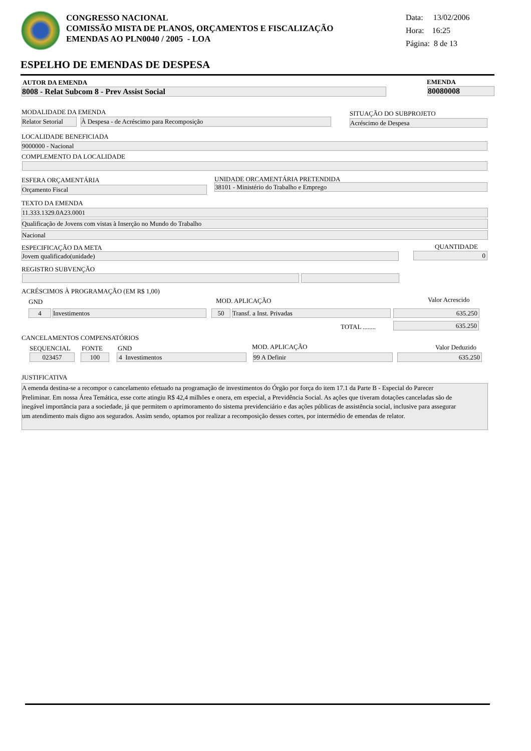CONGRESSO NACIONAL
COMISSÃO MISTA DE PLANOS, ORÇAMENTOS E FISCALIZAÇÃO
EMENDAS AO PLN0040 / 2005 - LOA
Data: 13/02/2006
Hora: 16:25
Página: 8 de 13
ESPELHO DE EMENDAS DE DESPESA
AUTOR DA EMENDA
8008 - Relat Subcom 8 - Prev Assist Social
EMENDA
80080008
MODALIDADE DA EMENDA
Relator Setorial À Despesa - de Acréscimo para Recomposição
SITUAÇÃO DO SUBPROJETO
Acréscimo de Despesa
LOCALIDADE BENEFICIADA
9000000 - Nacional
COMPLEMENTO DA LOCALIDADE
ESFERA ORÇAMENTÁRIA
Orçamento Fiscal
UNIDADE ORCAMENTÁRIA PRETENDIDA
38101 - Ministério do Trabalho e Emprego
TEXTO DA EMENDA
11.333.1329.0A23.0001
Qualificação de Jovens com vistas à Inserção no Mundo do Trabalho
Nacional
ESPECIFICAÇÃO DA META
Jovem qualificado(unidade)
QUANTIDADE
0
REGISTRO SUBVENÇÃO
ACRÉSCIMOS À PROGRAMAÇÃO (EM R$ 1,00)
GND MOD. APLICAÇÃO Valor Acrescido
4 Investimentos 50 Transf. a Inst. Privadas 635.250
TOTAL ........ 635.250
CANCELAMENTOS COMPENSATÓRIOS
SEQUENCIAL FONTE GND MOD. APLICAÇÃO Valor Deduzido
023457 100 4 Investimentos 99 A Definir 635.250
JUSTIFICATIVA
A emenda destina-se a recompor o cancelamento efetuado na programação de investimentos do Órgão por força do item 17.1 da Parte B - Especial do Parecer Preliminar. Em nossa Área Temática, esse corte atingiu R$ 42,4 milhões e onera, em especial, a Previdência Social. As ações que tiveram dotações canceladas são de inegável importância para a sociedade, já que permitem o aprimoramento do sistema previdenciário e das ações públicas de assistência social, inclusive para assegurar um atendimento mais digno aos segurados. Assim sendo, optamos por realizar a recomposição desses cortes, por intermédio de emendas de relator.